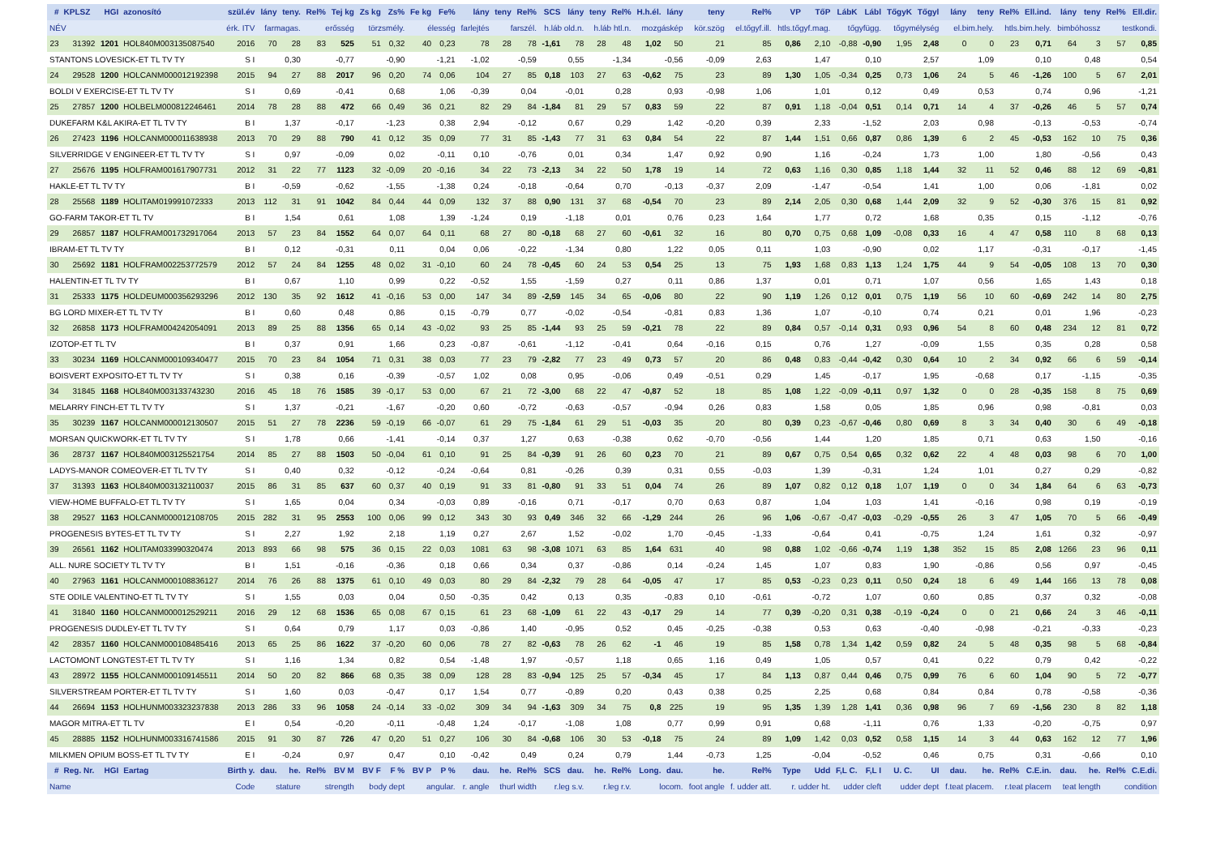| # | KPLSZ | HGI | azonosító | szül.év | lány | teny. | Rel% | Tej kg | Zs kg | Zs% | Fe kg | Fe% | lány | teny | Rel% | SCS | lány | teny | Rel% | H.h.él. | lány | teny | Rel% | VP | TőP | LábK | Lábl | TőgyK | Tőgyl | lány | teny | Rel% | Ell.ind. | lány | teny | Rel% | Ell.dir. |
| --- | --- | --- | --- | --- | --- | --- | --- | --- | --- | --- | --- | --- | --- | --- | --- | --- | --- | --- | --- | --- | --- | --- | --- | --- | --- | --- | --- | --- | --- | --- | --- | --- | --- | --- | --- | --- | --- |
| NÉV | | | | érk. ITV | farmagas. | | erősség | | törzsmély. | | élesség | | farlejtés | farszél. | | h.láb old.n. | | h.láb htl.n. | | mozgáskép | | kör.szög | el.tőgyf.ill. | htls.tőgyf.mag. | | tőgyfügg. | | tőgymélység | | el.bim.hely. | | htls.bim.hely. | | bimbóhossz | | testkondi. | |
| 23 | 31392 | 1201 | HOL840M003135087540 | 2016 | 70 | 28 | 83 | 525 | 51 | 0,32 | 40 | 0,23 | 78 | 28 | 78 | -1,61 | 78 | 28 | 48 | 1,02 | 50 | 21 | 85 | 0,86 | 2,10 | -0,88 | -0,90 | 1,95 | 2,48 | 0 | 0 | 23 | 0,71 | 64 | 3 | 57 | 0,85 |
| STANTONS LOVESICK-ET TL TV TY | | | | S I | 0,30 | | -0,77 | | -0,90 | | -1,21 | | -1,02 | -0,59 | | 0,55 | | -1,34 | | -0,56 | | -0,09 | 2,63 | 1,47 | | 0,10 | | 2,57 | | 1,09 | | 0,10 | | 0,48 | | 0,54 | |
| 24 | 29528 | 1200 | HOLCANM000012192398 | 2015 | 94 | 27 | 88 | 2017 | 96 | 0,20 | 74 | 0,06 | 104 | 27 | 85 | 0,18 | 103 | 27 | 63 | -0,62 | 75 | 23 | 89 | 1,30 | 1,05 | -0,34 | 0,25 | 0,73 | 1,06 | 24 | 5 | 46 | -1,26 | 100 | 5 | 67 | 2,01 |
| BOLDI V EXERCISE-ET TL TV TY | | | | S I | 0,69 | | -0,41 | | 0,68 | | 1,06 | | -0,39 | 0,04 | | -0,01 | | 0,28 | | 0,93 | | -0,98 | 1,06 | 1,01 | | 0,12 | | 0,49 | | 0,53 | | 0,74 | | 0,96 | | -1,21 | |
| 25 | 27857 | 1200 | HOLBELM000812246461 | 2014 | 78 | 28 | 88 | 472 | 66 | 0,49 | 36 | 0,21 | 82 | 29 | 84 | -1,84 | 81 | 29 | 57 | 0,83 | 59 | 22 | 87 | 0,91 | 1,18 | -0,04 | 0,51 | 0,14 | 0,71 | 14 | 4 | 37 | -0,26 | 46 | 5 | 57 | 0,74 |
| DUKEFARM K&L AKIRA-ET TL TV TY | | | | B I | 1,37 | | -0,17 | | -1,23 | | 0,38 | | 2,94 | -0,12 | | 0,67 | | 0,29 | | 1,42 | | -0,20 | 0,39 | 2,33 | | -1,52 | | 2,03 | | 0,98 | | -0,13 | | -0,53 | | -0,74 | |
| 26 | 27423 | 1196 | HOLCANM000011638938 | 2013 | 70 | 29 | 88 | 790 | 41 | 0,12 | 35 | 0,09 | 77 | 31 | 85 | -1,43 | 77 | 31 | 63 | 0,84 | 54 | 22 | 87 | 1,44 | 1,51 | 0,66 | 0,87 | 0,86 | 1,39 | 6 | 2 | 45 | -0,53 | 162 | 10 | 75 | 0,36 |
| SILVERRIDGE V ENGINEER-ET TL TV TY | | | | S I | 0,97 | | -0,09 | | 0,02 | | -0,11 | | 0,10 | -0,76 | | 0,01 | | 0,34 | | 1,47 | | 0,92 | 0,90 | 1,16 | | -0,24 | | 1,73 | | 1,00 | | 1,80 | | -0,56 | | 0,43 | |
| 27 | 25676 | 1195 | HOLFRAM001617907731 | 2012 | 31 | 22 | 77 | 1123 | 32 | -0,09 | 20 | -0,16 | 34 | 22 | 73 | -2,13 | 34 | 22 | 50 | 1,78 | 19 | 14 | 72 | 0,63 | 1,16 | 0,30 | 0,85 | 1,18 | 1,44 | 32 | 11 | 52 | 0,46 | 88 | 12 | 69 | -0,81 |
| HAKLE-ET TL TV TY | | | | B I | -0,59 | | -0,62 | | -1,55 | | -1,38 | | 0,24 | -0,18 | | -0,64 | | 0,70 | | -0,13 | | -0,37 | 2,09 | -1,47 | | -0,54 | | 1,41 | | 1,00 | | 0,06 | | -1,81 | | 0,02 | |
| 28 | 25568 | 1189 | HOLITAM019991072333 | 2013 | 112 | 31 | 91 | 1042 | 84 | 0,44 | 44 | 0,09 | 132 | 37 | 88 | 0,90 | 131 | 37 | 68 | -0,54 | 70 | 23 | 89 | 2,14 | 2,05 | 0,30 | 0,68 | 1,44 | 2,09 | 32 | 9 | 52 | -0,30 | 376 | 15 | 81 | 0,92 |
| GO-FARM TAKOR-ET TL TV | | | | B I | 1,54 | | 0,61 | | 1,08 | | 1,39 | | -1,24 | 0,19 | | -1,18 | | 0,01 | | 0,76 | | 0,23 | 1,64 | 1,77 | | 0,72 | | 1,68 | | 0,35 | | 0,15 | | -1,12 | | -0,76 | |
| 29 | 26857 | 1187 | HOLFRAM001732917064 | 2013 | 57 | 23 | 84 | 1552 | 64 | 0,07 | 64 | 0,11 | 68 | 27 | 80 | -0,18 | 68 | 27 | 60 | -0,61 | 32 | 16 | 80 | 0,70 | 0,75 | 0,68 | 1,09 | -0,08 | 0,33 | 16 | 4 | 47 | 0,58 | 110 | 8 | 68 | 0,13 |
| IBRAM-ET TL TV TY | | | | B I | 0,12 | | -0,31 | | 0,11 | | 0,04 | | 0,06 | -0,22 | | -1,34 | | 0,80 | | 1,22 | | 0,05 | 0,11 | 1,03 | | -0,90 | | 0,02 | | 1,17 | | -0,31 | | -0,17 | | -1,45 | |
| 30 | 25692 | 1181 | HOLFRAM002253772579 | 2012 | 57 | 24 | 84 | 1255 | 48 | 0,02 | 31 | -0,10 | 60 | 24 | 78 | -0,45 | 60 | 24 | 53 | 0,54 | 25 | 13 | 75 | 1,93 | 1,68 | 0,83 | 1,13 | 1,24 | 1,75 | 44 | 9 | 54 | -0,05 | 108 | 13 | 70 | 0,30 |
| HALENTIN-ET TL TV TY | | | | B I | 0,67 | | 1,10 | | 0,99 | | 0,22 | | -0,52 | 1,55 | | -1,59 | | 0,27 | | 0,11 | | 0,86 | 1,37 | 0,01 | | 0,71 | | 1,07 | | 0,56 | | 1,65 | | 1,43 | | 0,18 | |
| 31 | 25333 | 1175 | HOLDEUM000356293296 | 2012 | 130 | 35 | 92 | 1612 | 41 | -0,16 | 53 | 0,00 | 147 | 34 | 89 | -2,59 | 145 | 34 | 65 | -0,06 | 80 | 22 | 90 | 1,19 | 1,26 | 0,12 | 0,01 | 0,75 | 1,19 | 56 | 10 | 60 | -0,69 | 242 | 14 | 80 | 2,75 |
| BG LORD MIXER-ET TL TV TY | | | | B I | 0,60 | | 0,48 | | 0,86 | | 0,15 | | -0,79 | 0,77 | | -0,02 | | -0,54 | | -0,81 | | 0,83 | 1,36 | 1,07 | | -0,10 | | 0,74 | | 0,21 | | 0,01 | | 1,96 | | -0,23 | |
| 32 | 26858 | 1173 | HOLFRAM004242054091 | 2013 | 89 | 25 | 88 | 1356 | 65 | 0,14 | 43 | -0,02 | 93 | 25 | 85 | -1,44 | 93 | 25 | 59 | -0,21 | 78 | 22 | 89 | 0,84 | 0,57 | -0,14 | 0,31 | 0,93 | 0,96 | 54 | 8 | 60 | 0,48 | 234 | 12 | 81 | 0,72 |
| IZOTOP-ET TL TV | | | | B I | 0,37 | | 0,91 | | 1,66 | | 0,23 | | -0,87 | -0,61 | | -1,12 | | -0,41 | | 0,64 | | -0,16 | 0,15 | 0,76 | | 1,27 | | -0,09 | | 1,55 | | 0,35 | | 0,28 | | 0,58 | |
| 33 | 30234 | 1169 | HOLCANM000109340477 | 2015 | 70 | 23 | 84 | 1054 | 71 | 0,31 | 38 | 0,03 | 77 | 23 | 79 | -2,82 | 77 | 23 | 49 | 0,73 | 57 | 20 | 86 | 0,48 | 0,83 | -0,44 | -0,42 | 0,30 | 0,64 | 10 | 2 | 34 | 0,92 | 66 | 6 | 59 | -0,14 |
| BOISVERT EXPOSITO-ET TL TV TY | | | | S I | 0,38 | | 0,16 | | -0,39 | | -0,57 | | 1,02 | 0,08 | | 0,95 | | -0,06 | | 0,49 | | -0,51 | 0,29 | 1,45 | | -0,17 | | 1,95 | | -0,68 | | 0,17 | | -1,15 | | -0,35 | |
| 34 | 31845 | 1168 | HOL840M003133743230 | 2016 | 45 | 18 | 76 | 1585 | 39 | -0,17 | 53 | 0,00 | 67 | 21 | 72 | -3,00 | 68 | 22 | 47 | -0,87 | 52 | 18 | 85 | 1,08 | 1,22 | -0,09 | -0,11 | 0,97 | 1,32 | 0 | 0 | 28 | -0,35 | 158 | 8 | 75 | 0,69 |
| MELARRY FINCH-ET TL TV TY | | | | S I | 1,37 | | -0,21 | | -1,67 | | -0,20 | | 0,60 | -0,72 | | -0,63 | | -0,57 | | -0,94 | | 0,26 | 0,83 | 1,58 | | 0,05 | | 1,85 | | 0,96 | | 0,98 | | -0,81 | | 0,03 | |
| 35 | 30239 | 1167 | HOLCANM000012130507 | 2015 | 51 | 27 | 78 | 2236 | 59 | -0,19 | 66 | -0,07 | 61 | 29 | 75 | -1,84 | 61 | 29 | 51 | -0,03 | 35 | 20 | 80 | 0,39 | 0,23 | -0,67 | -0,46 | 0,80 | 0,69 | 8 | 3 | 34 | 0,40 | 30 | 6 | 49 | -0,18 |
| MORSAN QUICKWORK-ET TL TV TY | | | | S I | 1,78 | | 0,66 | | -1,41 | | -0,14 | | 0,37 | 1,27 | | 0,63 | | -0,38 | | 0,62 | | -0,70 | -0,56 | 1,44 | | 1,20 | | 1,85 | | 0,71 | | 0,63 | | 1,50 | | -0,16 | |
| 36 | 28737 | 1167 | HOL840M003125521754 | 2014 | 85 | 27 | 88 | 1503 | 50 | -0,04 | 61 | 0,10 | 91 | 25 | 84 | -0,39 | 91 | 26 | 60 | 0,23 | 70 | 21 | 89 | 0,67 | 0,75 | 0,54 | 0,65 | 0,32 | 0,62 | 22 | 4 | 48 | 0,03 | 98 | 6 | 70 | 1,00 |
| LADYS-MANOR COMEOVER-ET TL TV TY | | | | S I | 0,40 | | 0,32 | | -0,12 | | -0,24 | | -0,64 | 0,81 | | -0,26 | | 0,39 | | 0,31 | | 0,55 | -0,03 | 1,39 | | -0,31 | | 1,24 | | 1,01 | | 0,27 | | 0,29 | | -0,82 | |
| 37 | 31393 | 1163 | HOL840M003132110037 | 2015 | 86 | 31 | 85 | 637 | 60 | 0,37 | 40 | 0,19 | 91 | 33 | 81 | -0,80 | 91 | 33 | 51 | 0,04 | 74 | 26 | 89 | 1,07 | 0,82 | 0,12 | 0,18 | 1,07 | 1,19 | 0 | 0 | 34 | 1,84 | 64 | 6 | 63 | -0,73 |
| VIEW-HOME BUFFALO-ET TL TV TY | | | | S I | 1,65 | | 0,04 | | 0,34 | | -0,03 | | 0,89 | -0,16 | | 0,71 | | -0,17 | | 0,70 | | 0,63 | 0,87 | 1,04 | | 1,03 | | 1,41 | | -0,16 | | 0,98 | | 0,19 | | -0,19 | |
| 38 | 29527 | 1163 | HOLCANM000012108705 | 2015 | 282 | 31 | 95 | 2553 | 100 | 0,06 | 99 | 0,12 | 343 | 30 | 93 | 0,49 | 346 | 32 | 66 | -1,29 | 244 | 26 | 96 | 1,06 | -0,67 | -0,47 | -0,03 | -0,29 | -0,55 | 26 | 3 | 47 | 1,05 | 70 | 5 | 66 | -0,49 |
| PROGENESIS BYTES-ET TL TV TY | | | | S I | 2,27 | | 1,92 | | 2,18 | | 1,19 | | 0,27 | 2,67 | | 1,52 | | -0,02 | | 1,70 | | -0,45 | -1,33 | -0,64 | | 0,41 | | -0,75 | | 1,24 | | 1,61 | | 0,32 | | -0,97 | |
| 39 | 26561 | 1162 | HOLITAM033990320474 | 2013 | 893 | 66 | 98 | 575 | 36 | 0,15 | 22 | 0,03 | 1081 | 63 | 98 | -3,08 | 1071 | 63 | 85 | 1,64 | 631 | 40 | 98 | 0,88 | 1,02 | -0,66 | -0,74 | 1,19 | 1,38 | 352 | 15 | 85 | 2,08 | 1266 | 23 | 96 | 0,11 |
| ALL. NURE SOCIETY TL TV TY | | | | B I | 1,51 | | -0,16 | | -0,36 | | 0,18 | | 0,66 | 0,34 | | 0,37 | | -0,86 | | 0,14 | | -0,24 | 1,45 | 1,07 | | 0,83 | | 1,90 | | -0,86 | | 0,56 | | 0,97 | | -0,45 | |
| 40 | 27963 | 1161 | HOLCANM000108836127 | 2014 | 76 | 26 | 88 | 1375 | 61 | 0,10 | 49 | 0,03 | 80 | 29 | 84 | -2,32 | 79 | 28 | 64 | -0,05 | 47 | 17 | 85 | 0,53 | -0,23 | 0,23 | 0,11 | 0,50 | 0,24 | 18 | 6 | 49 | 1,44 | 166 | 13 | 78 | 0,08 |
| STE ODILE VALENTINO-ET TL TV TY | | | | S I | 1,55 | | 0,03 | | 0,04 | | 0,50 | | -0,35 | 0,42 | | 0,13 | | 0,35 | | -0,83 | | 0,10 | -0,61 | -0,72 | | 1,07 | | 0,60 | | 0,85 | | 0,37 | | 0,32 | | -0,08 | |
| 41 | 31840 | 1160 | HOLCANM000012529211 | 2016 | 29 | 12 | 68 | 1536 | 65 | 0,08 | 67 | 0,15 | 61 | 23 | 68 | -1,09 | 61 | 22 | 43 | -0,17 | 29 | 14 | 77 | 0,39 | -0,20 | 0,31 | 0,38 | -0,19 | -0,24 | 0 | 0 | 21 | 0,66 | 24 | 3 | 46 | -0,11 |
| PROGENESIS DUDLEY-ET TL TV TY | | | | S I | 0,64 | | 0,79 | | 1,17 | | 0,03 | | -0,86 | 1,40 | | -0,95 | | 0,52 | | 0,45 | | -0,25 | -0,38 | 0,53 | | 0,63 | | -0,40 | | -0,98 | | -0,21 | | -0,33 | | -0,23 | |
| 42 | 28357 | 1160 | HOLCANM000108485416 | 2013 | 65 | 25 | 86 | 1622 | 37 | -0,20 | 60 | 0,06 | 78 | 27 | 82 | -0,63 | 78 | 26 | 62 | -1 | 46 | 19 | 85 | 1,58 | 0,78 | 1,34 | 1,42 | 0,59 | 0,82 | 24 | 5 | 48 | 0,35 | 98 | 5 | 68 | -0,84 |
| LACTOMONT LONGTEST-ET TL TV TY | | | | S I | 1,16 | | 1,34 | | 0,82 | | 0,54 | | -1,48 | 1,97 | | -0,57 | | 1,18 | | 0,65 | | 1,16 | 0,49 | 1,05 | | 0,57 | | 0,41 | | 0,22 | | 0,79 | | 0,42 | | -0,22 | |
| 43 | 28972 | 1155 | HOLCANM000109145511 | 2014 | 50 | 20 | 82 | 866 | 68 | 0,35 | 38 | 0,09 | 128 | 28 | 83 | -0,94 | 125 | 25 | 57 | -0,34 | 45 | 17 | 84 | 1,13 | 0,87 | 0,44 | 0,46 | 0,75 | 0,99 | 76 | 6 | 60 | 1,04 | 90 | 5 | 72 | -0,77 |
| SILVERSTREAM PORTER-ET TL TV TY | | | | S I | 1,60 | | 0,03 | | -0,47 | | 0,17 | | 1,54 | 0,77 | | -0,89 | | 0,20 | | 0,43 | | 0,38 | 0,25 | 2,25 | | 0,68 | | 0,84 | | 0,84 | | 0,78 | | -0,58 | | -0,36 | |
| 44 | 26694 | 1153 | HOLHUNM003323237838 | 2013 | 286 | 33 | 96 | 1058 | 24 | -0,14 | 33 | -0,02 | 309 | 34 | 94 | -1,63 | 309 | 34 | 75 | 0,8 | 225 | 19 | 95 | 1,35 | 1,39 | 1,28 | 1,41 | 0,36 | 0,98 | 96 | 7 | 69 | -1,56 | 230 | 8 | 82 | 1,18 |
| MAGOR MITRA-ET TL TV | | | | E I | 0,54 | | -0,20 | | -0,11 | | -0,48 | | 1,24 | -0,17 | | -1,08 | | 1,08 | | 0,77 | | 0,99 | 0,91 | 0,68 | | -1,11 | | 0,76 | | 1,33 | | -0,20 | | -0,75 | | 0,97 | |
| 45 | 28885 | 1152 | HOLHUNM003316741586 | 2015 | 91 | 30 | 87 | 726 | 47 | 0,20 | 51 | 0,27 | 106 | 30 | 84 | -0,68 | 106 | 30 | 53 | -0,18 | 75 | 24 | 89 | 1,09 | 1,42 | 0,03 | 0,52 | 0,58 | 1,15 | 14 | 3 | 44 | 0,63 | 162 | 12 | 77 | 1,96 |
| MILKMEN OPIUM BOSS-ET TL TV TY | | | | E I | -0,24 | | 0,97 | | 0,47 | | 0,10 | | -0,42 | 0,49 | | 0,24 | | 0,79 | | 1,44 | | -0,73 | 1,25 | -0,04 | | -0,52 | | 0,46 | | 0,75 | | 0,31 | | -0,66 | | 0,10 | |
| # | Reg. Nr. | HGI | Eartag | Birth y. | dau. | he. | Rel% | BV M | BV F | F % | BV P | P % | dau. | he. | Rel% | SCS | dau. | he. | Rel% | Long. | dau. | he. | Rel% | Type | Udd | F,L C. | F,L I | U. C. | UI | dau. | he. | Rel% | C.E.in. | dau. | he. | Rel% | C.E.di. |
| Name | | | | Code | stature | | strength | | body dept | | angular. | | r. angle | thurl width | | r.leg s.v. | | r.leg r.v. | | locom. | | foot angle | f. udder att. | r. udder ht. | | udder cleft | | udder dept | | f.teat placem. | | r.teat placem | | teat length | | condition | |